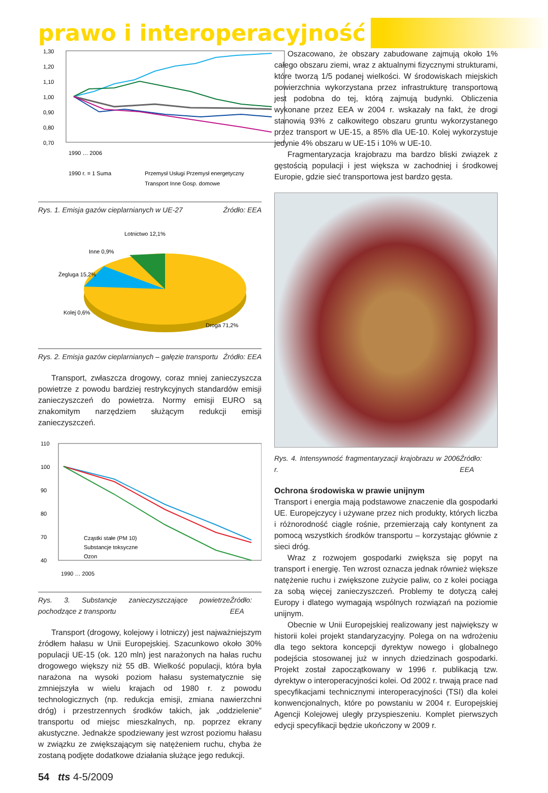prawo i interoperacyjność
1,30
1,20
1,10
1,00
0,90
0,80
0,70
1990 … 2006
1990 r. = 1 Suma
Przemysł Usługi Przemysł energetyczny
Transport Inne Gosp. domowe
Rys. 1. Emisja gazów cieplarnianych w UE-27 Źródło: EEA
Lotnictwo 12,1%
Inne 0,9%
Żegluga 15,2%
Kolej 0,6%
Droga 71,2%
Rys. 2. Emisja gazów cieplarnianych – gałęzie transportu Źródło: EEA
Transport, zwłaszcza drogowy, coraz mniej zanieczyszcza powietrze z powodu bardziej restrykcyjnych standardów emisji zanieczyszczeń do powietrza. Normy emisji EURO są znakomitym narzędziem służącym redukcji emisji zanieczyszczeń.
110
100
90
80
70
40
Cząstki stałe (PM 10)
Substancje toksyczne
Ozon
1990 … 2005
Rys. 3. Substancje zanieczyszczające powietrze pochodzące z transportu Źródło: EEA
Transport (drogowy, kolejowy i lotniczy) jest najważniejszym źródłem hałasu w Unii Europejskiej. Szacunkowo około 30% populacji UE-15 (ok. 120 mln) jest narażonych na hałas ruchu drogowego większy niż 55 dB. Wielkość populacji, która była narażona na wysoki poziom hałasu systematycznie się zmniejszyła w wielu krajach od 1980 r. z powodu technologicznych (np. redukcja emisji, zmiana nawierzchni dróg) i przestrzennych środków takich, jak „oddzielenie” transportu od miejsc mieszkalnych, np. poprzez ekrany akustyczne. Jednakże spodziewany jest wzrost poziomu hałasu w związku ze zwiększającym się natężeniem ruchu, chyba że zostaną podjęte dodatkowe działania służące jego redukcji.
Oszacowano, że obszary zabudowane zajmują około 1% całego obszaru ziemi, wraz z aktualnymi fizycznymi strukturami, które tworzą 1/5 podanej wielkości. W środowiskach miejskich powierzchnia wykorzystana przez infrastrukturę transportową jest podobna do tej, którą zajmują budynki. Obliczenia wykonane przez EEA w 2004 r. wskazały na fakt, że drogi stanowią 93% z całkowitego obszaru gruntu wykorzystanego przez transport w UE-15, a 85% dla UE-10. Kolej wykorzystuje jedynie 4% obszaru w UE-15 i 10% w UE-10.
Fragmentaryzacja krajobrazu ma bardzo bliski związek z gęstością populacji i jest większa w zachodniej i środkowej Europie, gdzie sieć transportowa jest bardzo gęsta.
Rys. 4. Intensywność fragmentaryzacji krajobrazu w 2006 r. Źródło: EEA
Ochrona środowiska w prawie unijnym
Transport i energia mają podstawowe znaczenie dla gospodarki UE. Europejczycy i używane przez nich produkty, których liczba i różnorodność ciągle rośnie, przemierzają cały kontynent za pomocą wszystkich środków transportu – korzystając głównie z sieci dróg.
Wraz z rozwojem gospodarki zwiększa się popyt na transport i energię. Ten wzrost oznacza jednak również większe natężenie ruchu i zwiększone zużycie paliw, co z kolei pociąga za sobą więcej zanieczyszczeń. Problemy te dotyczą całej Europy i dlatego wymagają wspólnych rozwiązań na poziomie unijnym.
Obecnie w Unii Europejskiej realizowany jest największy w historii kolei projekt standaryzacyjny. Polega on na wdrożeniu dla tego sektora koncepcji dyrektyw nowego i globalnego podejścia stosowanej już w innych dziedzinach gospodarki. Projekt został zapoczątkowany w 1996 r. publikacją tzw. dyrektyw o interoperacyjności kolei. Od 2002 r. trwają prace nad specyfikacjami technicznymi interoperacyjności (TSI) dla kolei konwencjonalnych, które po powstaniu w 2004 r. Europejskiej Agencji Kolejowej uległy przyspieszeniu. Komplet pierwszych edycji specyfikacji będzie ukończony w 2009 r.
54 tts 4-5/2009